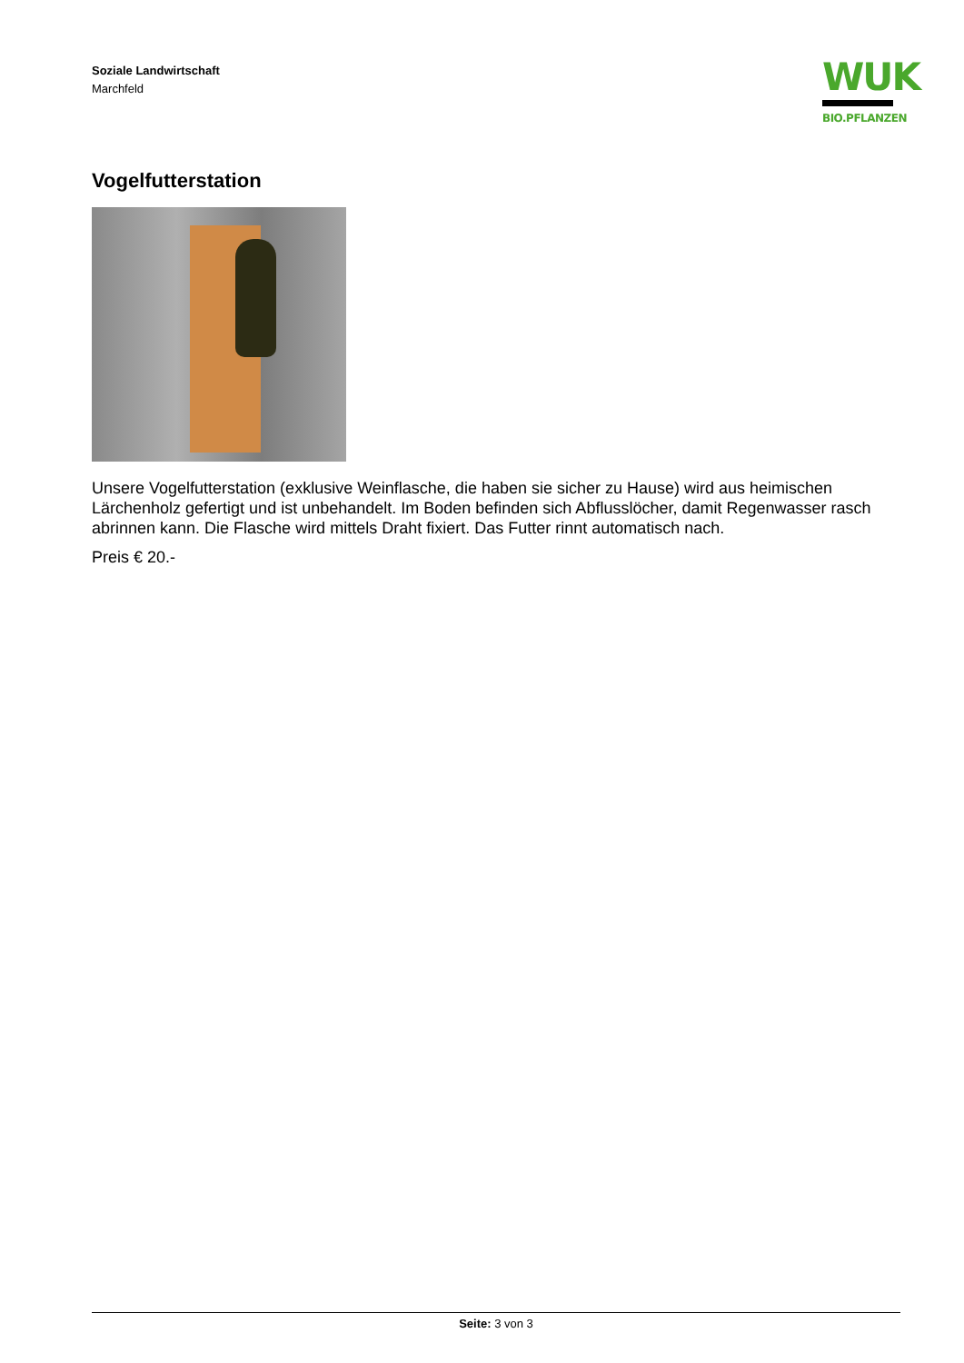Soziale Landwirtschaft
Marchfeld
WUK
BIO.PFLANZEN
Vogelfutterstation
Unsere Vogelfutterstation (exklusive Weinflasche, die haben sie sicher zu Hause) wird aus heimischen Lärchenholz gefertigt und ist unbehandelt. Im Boden befinden sich Abflusslöcher, damit Regenwasser rasch abrinnen kann. Die Flasche wird mittels Draht fixiert. Das Futter rinnt automatisch nach.
Preis € 20.-
Seite: 3 von 3